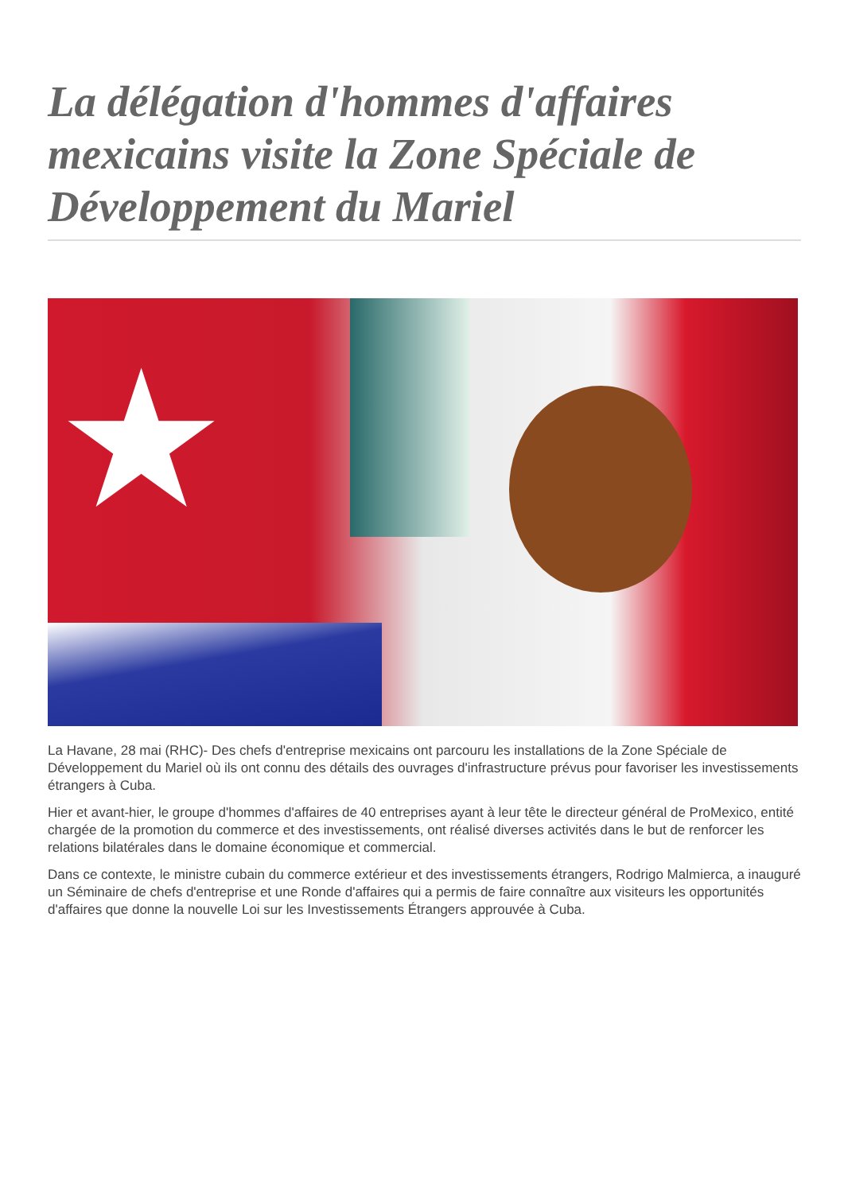La délégation d'hommes d'affaires mexicains visite la Zone Spéciale de Développement du Mariel
★
La Havane, 28 mai (RHC)- Des chefs d'entreprise mexicains ont parcouru les installations de la Zone Spéciale de Développement du Mariel où ils ont connu des détails des ouvrages d'infrastructure prévus pour favoriser les investissements étrangers à Cuba.
Hier et avant-hier, le groupe d'hommes d'affaires de 40 entreprises ayant à leur tête le directeur général de ProMexico, entité chargée de la promotion du commerce et des investissements, ont réalisé diverses activités dans le but de renforcer les relations bilatérales dans le domaine économique et commercial.
Dans ce contexte, le ministre cubain du commerce extérieur et des investissements étrangers, Rodrigo Malmierca, a inauguré un Séminaire de chefs d'entreprise et une Ronde d'affaires qui a permis de faire connaître aux visiteurs les opportunités d'affaires que donne la nouvelle Loi sur les Investissements Étrangers approuvée à Cuba.